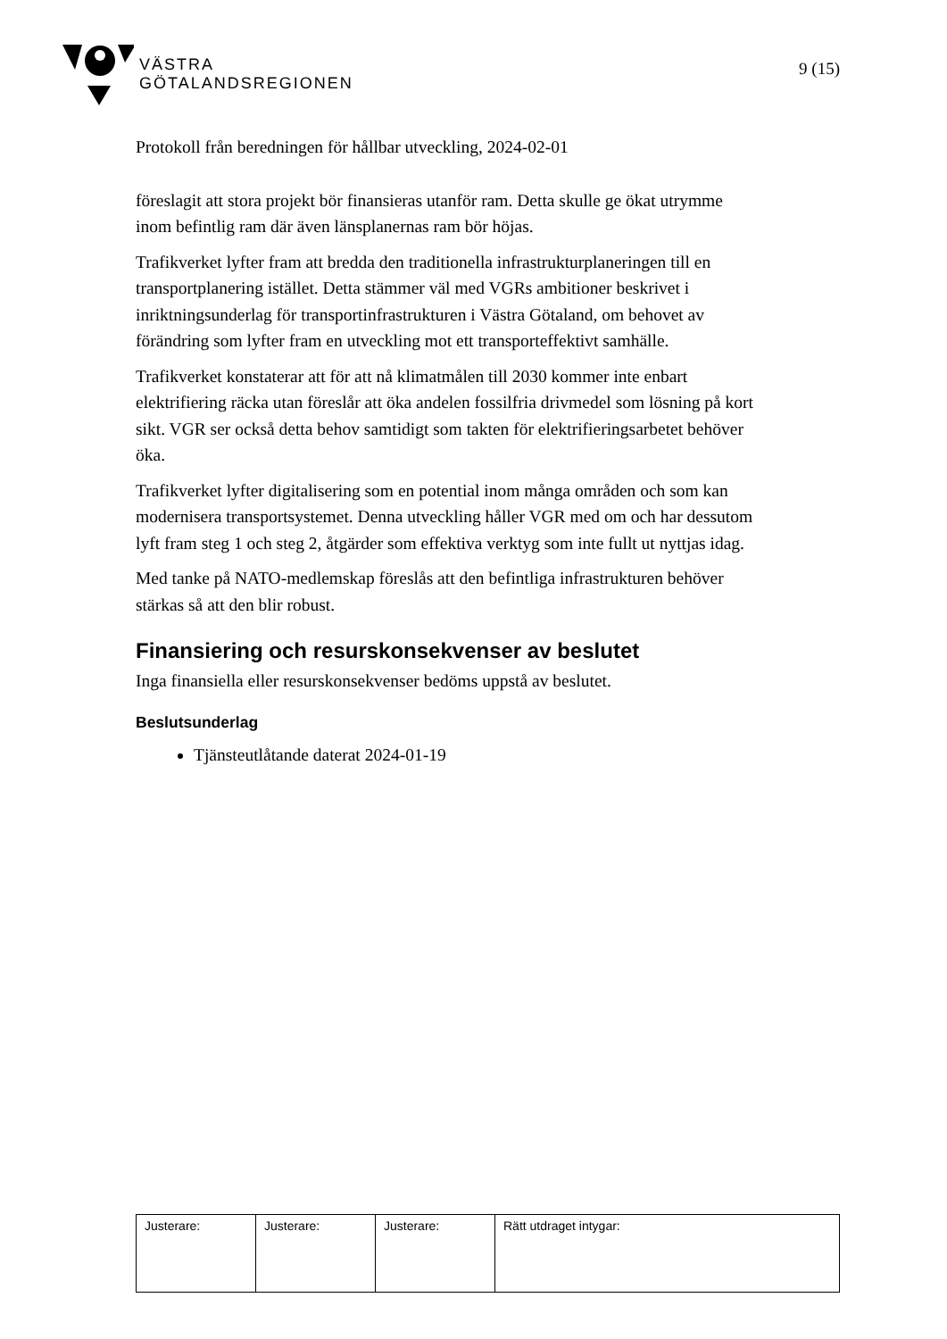VÄSTRA
GÖTALANDSREGIONEN
9 (15)
Protokoll från beredningen för hållbar utveckling, 2024-02-01
föreslagit att stora projekt bör finansieras utanför ram. Detta skulle ge ökat utrymme inom befintlig ram där även länsplanernas ram bör höjas.
Trafikverket lyfter fram att bredda den traditionella infrastrukturplaneringen till en transportplanering istället. Detta stämmer väl med VGRs ambitioner beskrivet i inriktningsunderlag för transportinfrastrukturen i Västra Götaland, om behovet av förändring som lyfter fram en utveckling mot ett transporteffektivt samhälle.
Trafikverket konstaterar att för att nå klimatmålen till 2030 kommer inte enbart elektrifiering räcka utan föreslår att öka andelen fossilfria drivmedel som lösning på kort sikt. VGR ser också detta behov samtidigt som takten för elektrifieringsarbetet behöver öka.
Trafikverket lyfter digitalisering som en potential inom många områden och som kan modernisera transportsystemet. Denna utveckling håller VGR med om och har dessutom lyft fram steg 1 och steg 2, åtgärder som effektiva verktyg som inte fullt ut nyttjas idag.
Med tanke på NATO-medlemskap föreslås att den befintliga infrastrukturen behöver stärkas så att den blir robust.
Finansiering och resurskonsekvenser av beslutet
Inga finansiella eller resurskonsekvenser bedöms uppstå av beslutet.
Beslutsunderlag
Tjänsteutlåtande daterat 2024-01-19
| Justerare: | Justerare: | Justerare: | Rätt utdraget intygar: |